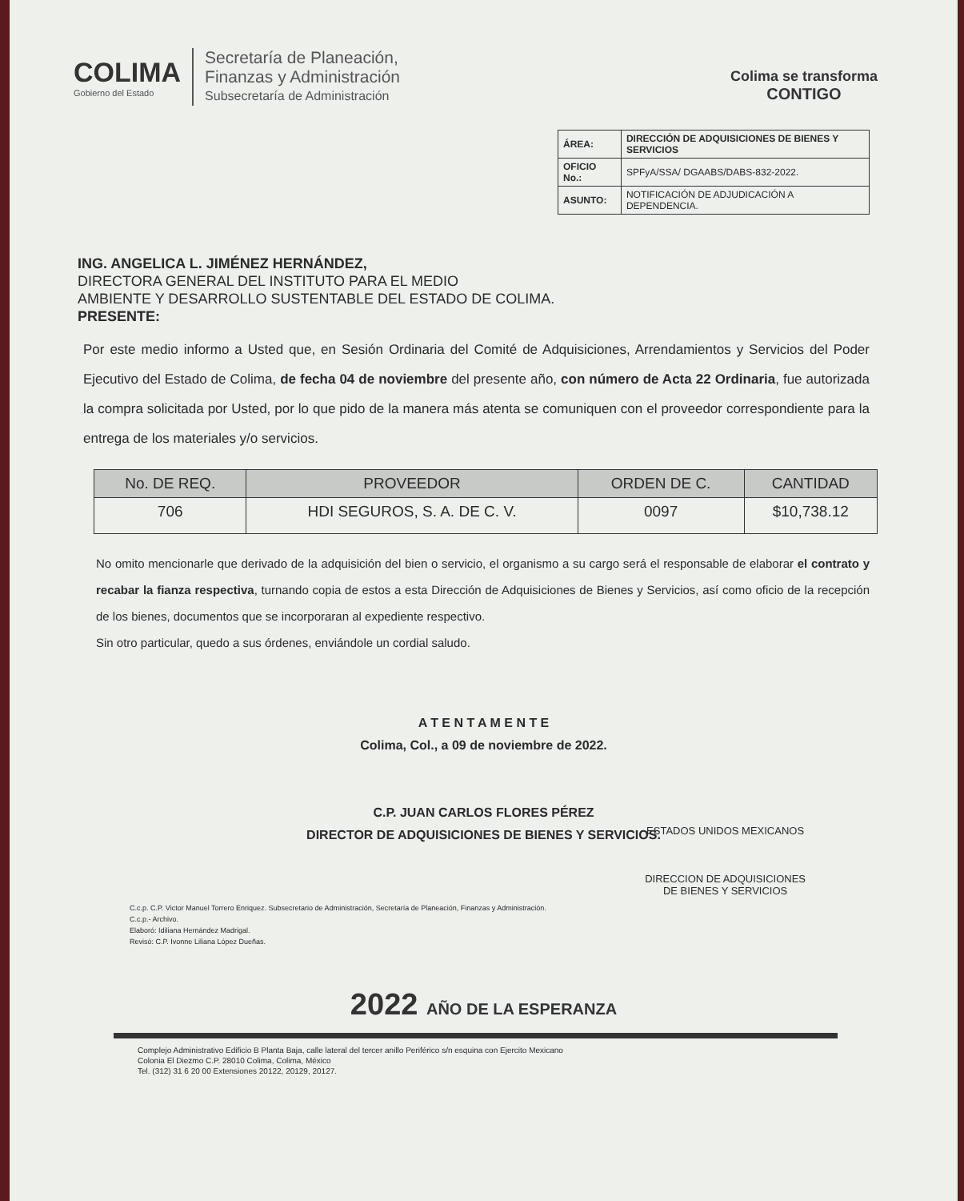COLIMA
Gobierno del Estado
Secretaría de Planeación,
Finanzas y Administración
Subsecretaría de Administración
Colima se transforma
CONTIGO
| ÁREA: | DIRECCIÓN DE ADQUISICIONES DE BIENES Y SERVICIOS |
| OFICIO No.: | SPFyA/SSA/ DGAABS/DABS-832-2022. |
| ASUNTO: | NOTIFICACIÓN DE ADJUDICACIÓN A DEPENDENCIA. |
ING. ANGELICA L. JIMÉNEZ HERNÁNDEZ,
DIRECTORA GENERAL DEL INSTITUTO PARA EL MEDIO
AMBIENTE Y DESARROLLO SUSTENTABLE DEL ESTADO DE COLIMA.
PRESENTE:
Por este medio informo a Usted que, en Sesión Ordinaria del Comité de Adquisiciones, Arrendamientos y Servicios del Poder Ejecutivo del Estado de Colima, de fecha 04 de noviembre del presente año, con número de Acta 22 Ordinaria, fue autorizada la compra solicitada por Usted, por lo que pido de la manera más atenta se comuniquen con el proveedor correspondiente para la entrega de los materiales y/o servicios.
| No. DE REQ. | PROVEEDOR | ORDEN DE C. | CANTIDAD |
| --- | --- | --- | --- |
| 706 | HDI SEGUROS, S. A. DE C. V. | 0097 | $10,738.12 |
No omito mencionarle que derivado de la adquisición del bien o servicio, el organismo a su cargo será el responsable de elaborar el contrato y recabar la fianza respectiva, turnando copia de estos a esta Dirección de Adquisiciones de Bienes y Servicios, así como oficio de la recepción de los bienes, documentos que se incorporaran al expediente respectivo.
Sin otro particular, quedo a sus órdenes, enviándole un cordial saludo.
ESTADOS UNIDOS MEXICANOS
DIRECCION DE ADQUISICIONES
DE BIENES Y SERVICIOS
A T E N T A M E N T E
Colima, Col., a 09 de noviembre de 2022.
C.P. JUAN CARLOS FLORES PÉREZ
DIRECTOR DE ADQUISICIONES DE BIENES Y SERVICIOS.
C.c.p. C.P. Victor Manuel Torrero Enriquez. Subsecretario de Administración, Secretaría de Planeación, Finanzas y Administración.
C.c.p.- Archivo.
Elaboró: Idiliana Hernández Madrigal.
Revisó: C.P. Ivonne Liliana López Dueñas.
2022 AÑO DE LA ESPERANZA
Complejo Administrativo Edificio B Planta Baja, calle lateral del tercer anillo Periférico s/n esquina con Ejercito Mexicano
Colonia El Diezmo C.P. 28010 Colima, Colima, México
Tel. (312) 31 6 20 00 Extensiones 20122, 20129, 20127.